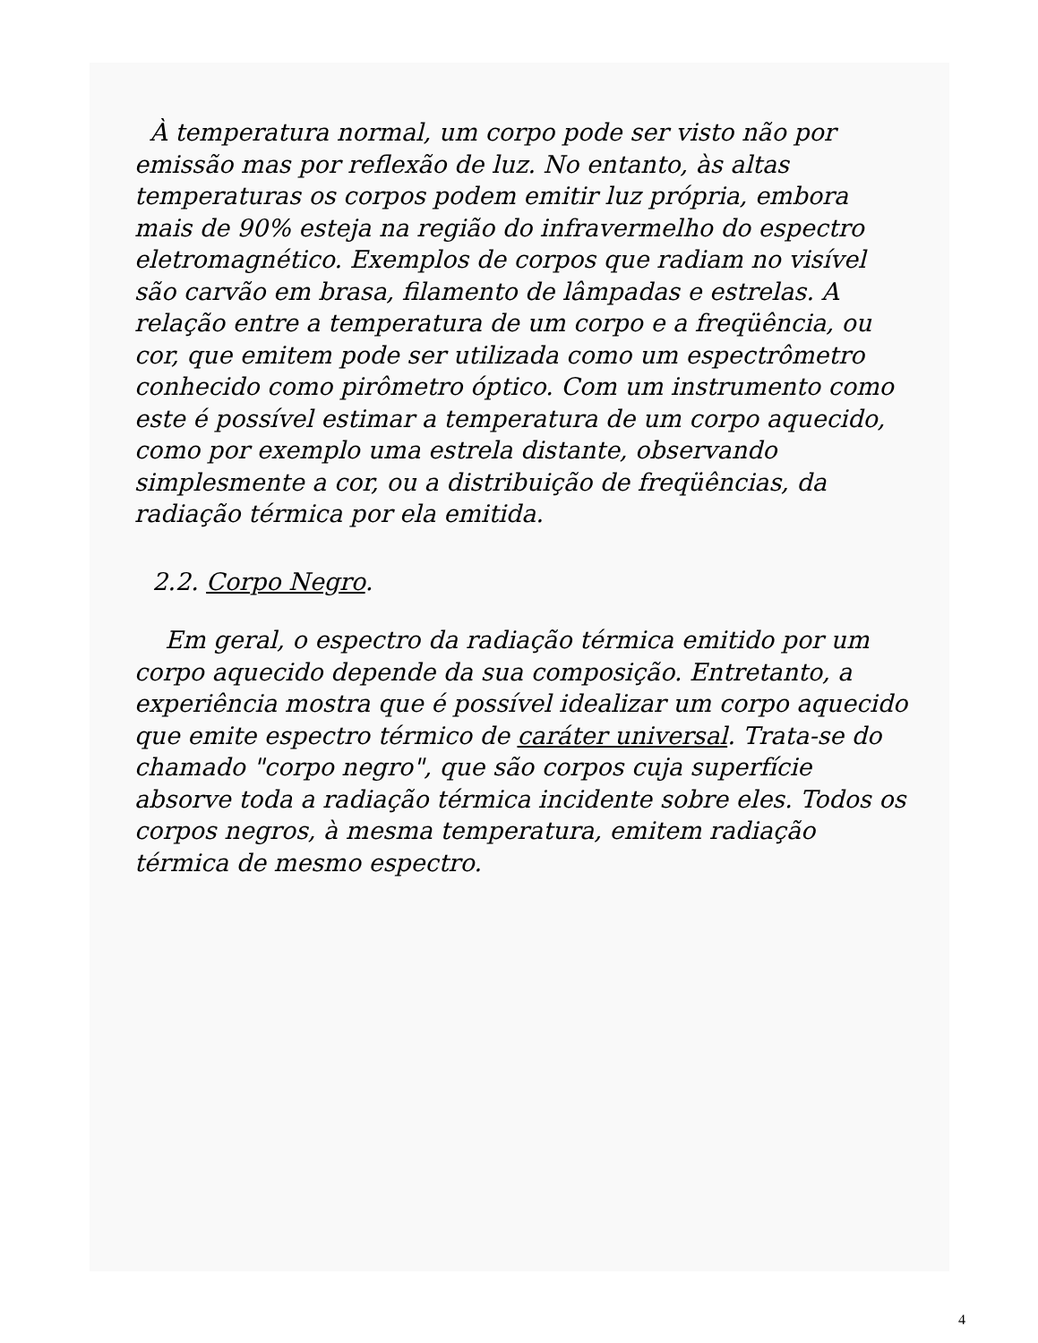À temperatura normal, um corpo pode ser visto não por emissão mas por reflexão de luz. No entanto, às altas temperaturas os corpos podem emitir luz própria, embora mais de 90% esteja na região do infravermelho do espectro eletromagnético. Exemplos de corpos que radiam no visível são carvão em brasa, filamento de lâmpadas e estrelas. A relação entre a temperatura de um corpo e a freqüência, ou cor, que emitem pode ser utilizada como um espectrômetro conhecido como pirômetro óptico. Com um instrumento como este é possível estimar a temperatura de um corpo aquecido, como por exemplo uma estrela distante, observando simplesmente a cor, ou a distribuição de freqüências, da radiação térmica por ela emitida.
2.2. Corpo Negro.
Em geral, o espectro da radiação térmica emitido por um corpo aquecido depende da sua composição. Entretanto, a experiência mostra que é possível idealizar um corpo aquecido que emite espectro térmico de caráter universal. Trata-se do chamado "corpo negro", que são corpos cuja superfície absorve toda a radiação térmica incidente sobre eles. Todos os corpos negros, à mesma temperatura, emitem radiação térmica de mesmo espectro.
4